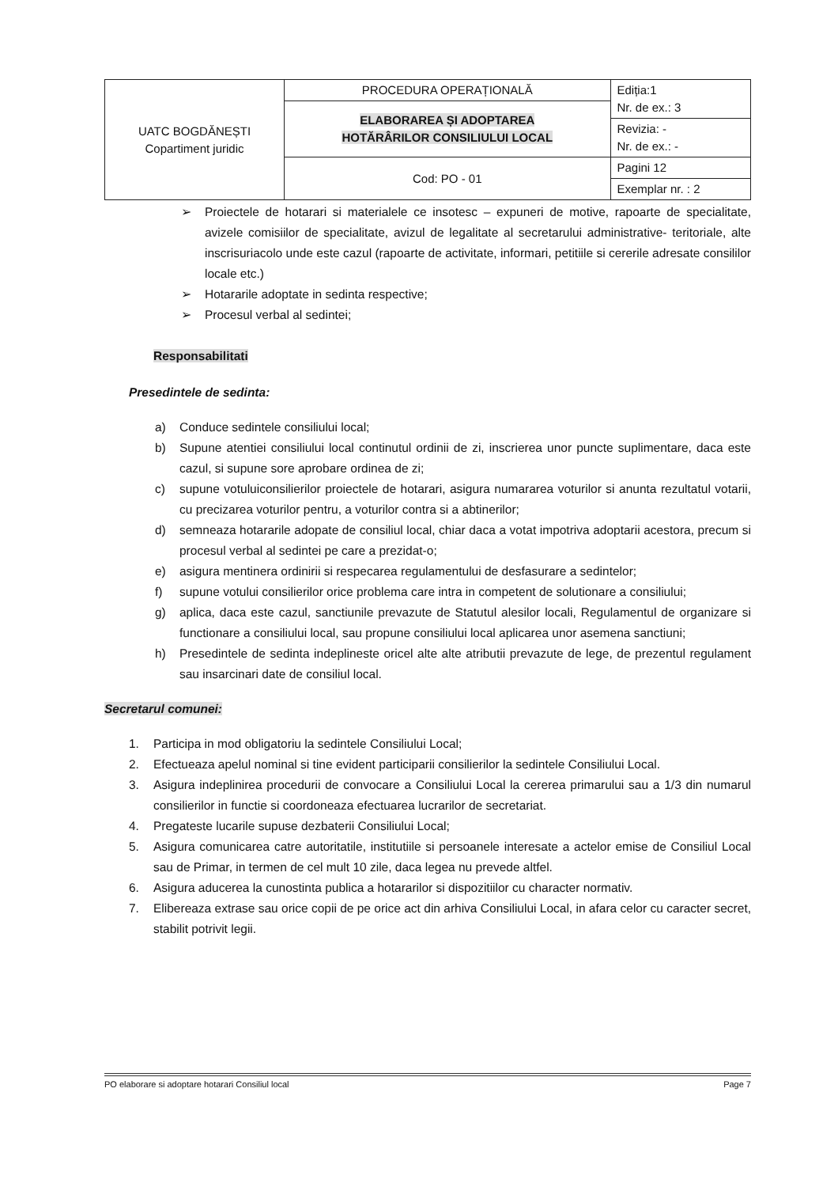| UATC BOGDĂNEȘTI Copartiment juridic | PROCEDURA OPERAȚIONALĂ | Ediția:1 Nr. de ex.: 3 |
| | ELABORAREA ȘI ADOPTAREA HOTĂRÂRILOR CONSILIULUI LOCAL | |
| | | Revizia: - Nr. de ex.: - |
| | Cod: PO - 01 | Pagini 12 |
| | | Exemplar nr. : 2 |
➢ Proiectele de hotarari si materialele ce insotesc – expuneri de motive, rapoarte de specialitate, avizele comisiilor de specialitate, avizul de legalitate al secretarului administrative- teritoriale, alte inscrisuriacolo unde este cazul (rapoarte de activitate, informari, petitiile si cererile adresate consililor locale etc.)
➢ Hotararile adoptate in sedinta respective;
➢ Procesul verbal al sedintei;
Responsabilitati
Presedintele de sedinta:
a) Conduce sedintele consiliului local;
b) Supune atentiei consiliului local continutul ordinii de zi, inscrierea unor puncte suplimentare, daca este cazul, si supune sore aprobare ordinea de zi;
c) supune votuluiconsilierilor proiectele de hotarari, asigura numararea voturilor si anunta rezultatul votarii, cu precizarea voturilor pentru, a voturilor contra si a abtinerilor;
d) semneaza hotararile adopate de consiliul local, chiar daca a votat impotriva adoptarii acestora, precum si procesul verbal al sedintei pe care a prezidat-o;
e) asigura mentinera ordinirii si respecarea regulamentului de desfasurare a sedintelor;
f) supune votului consilierilor orice problema care intra in competent de solutionare a consiliului;
g) aplica, daca este cazul, sanctiunile prevazute de Statutul alesilor locali, Regulamentul de organizare si functionare a consiliului local, sau propune consiliului local aplicarea unor asemena sanctiuni;
h) Presedintele de sedinta indeplineste oricel alte alte atributii prevazute de lege, de prezentul regulament sau insarcinari date de consiliul local.
Secretarul comunei:
1. Participa in mod obligatoriu la sedintele Consiliului Local;
2. Efectueaza apelul nominal si tine evident participarii consilierilor la sedintele Consiliului Local.
3. Asigura indeplinirea procedurii de convocare a Consiliului Local la cererea primarului sau a 1/3 din numarul consilierilor in functie si coordoneaza efectuarea lucrarilor de secretariat.
4. Pregateste lucarile supuse dezbaterii Consiliului Local;
5. Asigura comunicarea catre autoritatile, institutiile si persoanele interesate a actelor emise de Consiliul Local sau de Primar, in termen de cel mult 10 zile, daca legea nu prevede altfel.
6. Asigura aducerea la cunostinta publica a hotararilor si dispozitiilor cu character normativ.
7. Elibereaza extrase sau orice copii de pe orice act din arhiva Consiliului Local, in afara celor cu caracter secret, stabilit potrivit legii.
PO elaborare si adoptare hotarari Consiliul local Page 7